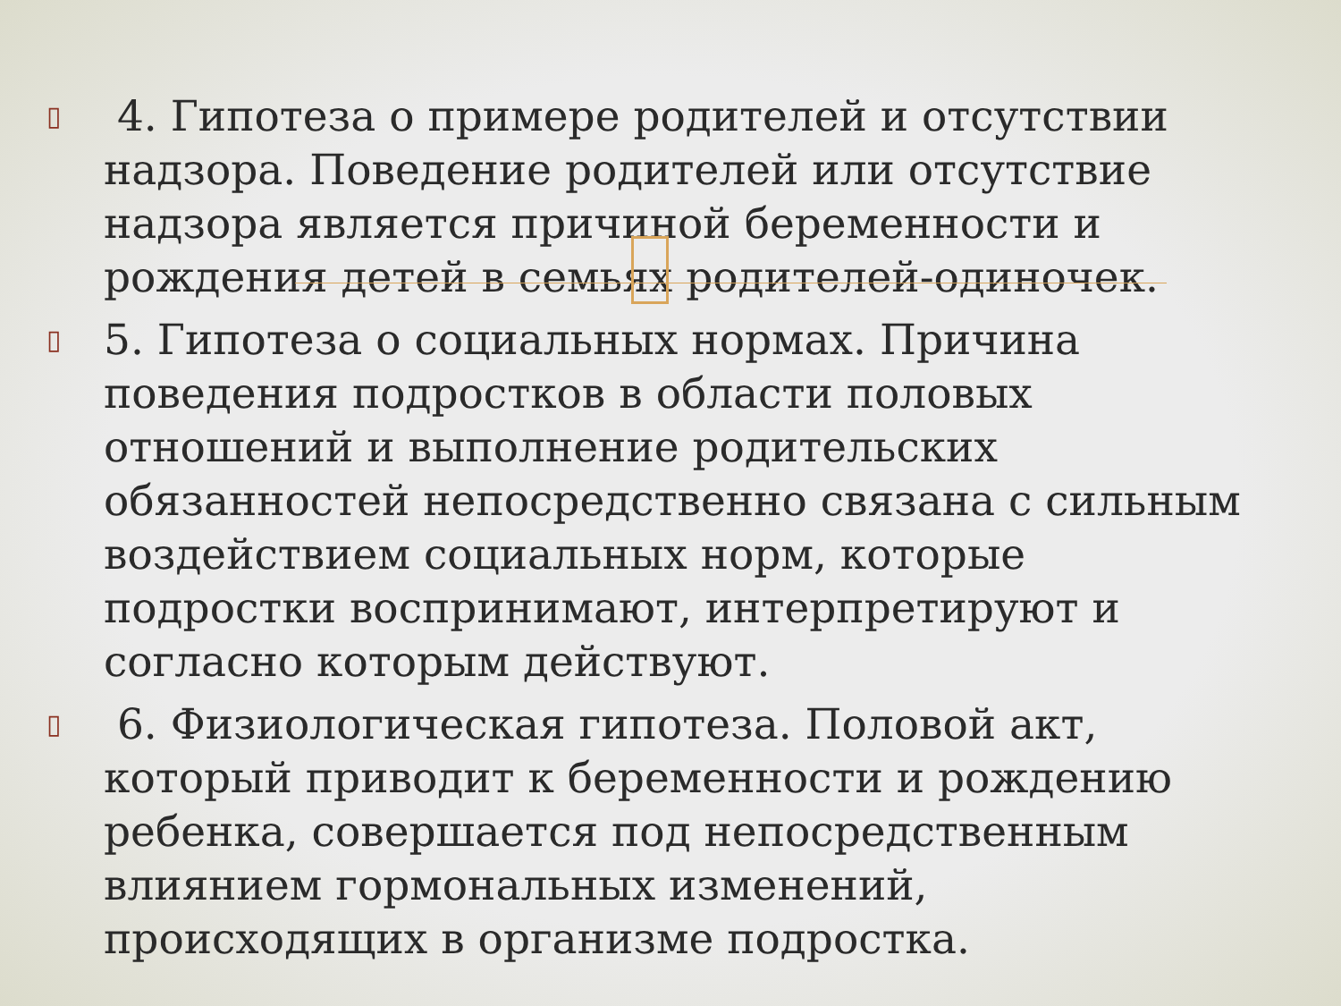▯ 4. Гипотеза о примере родителей и отсутствии надзора. Поведение родителей или отсутствие надзора является причиной беременности и рождения детей в семьях родителей-одиночек.
▯ 5. Гипотеза о социальных нормах. Причина поведения подростков в области половых отношений и выполнение родительских обязанностей непосредственно связана с сильным воздействием социальных норм, которые подростки воспринимают, интерпретируют и согласно которым действуют.
▯ 6. Физиологическая гипотеза. Половой акт, который приводит к беременности и рождению ребенка, совершается под непосредственным влиянием гормональных изменений, происходящих в организме подростка.